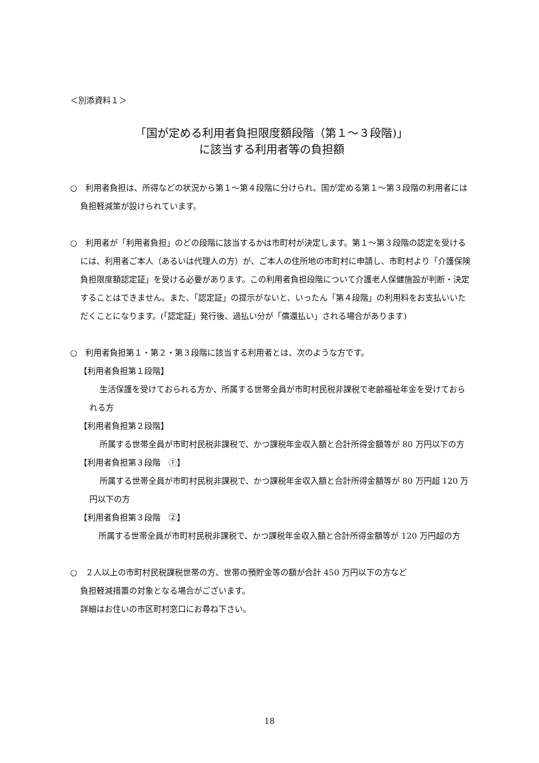＜別添資料１＞
「国が定める利用者負担限度額段階（第１～３段階)」
に該当する利用者等の負担額
○　利用者負担は、所得などの状況から第１～第４段階に分けられ、国が定める第１～第３段階の利用者には負担軽減策が設けられています。
○　利用者が「利用者負担」のどの段階に該当するかは市町村が決定します。第１～第３段階の認定を受けるには、利用者ご本人（あるいは代理人の方）が、ご本人の住所地の市町村に申請し、市町村より「介護保険負担限度額認定証」を受ける必要があります。この利用者負担段階について介護老人保健施設が判断・決定することはできません。また、「認定証」の提示がないと、いったん「第４段階」の利用料をお支払いいただくことになります。(「認定証」発行後、過払い分が「償還払い」される場合があります)
○　利用者負担第１・第２・第３段階に該当する利用者とは、次のような方です。
【利用者負担第１段階】
生活保護を受けておられる方か、所属する世帯全員が市町村民税非課税で老齢福祉年金を受けておられる方
【利用者負担第２段階】
所属する世帯全員が市町村民税非課税で、かつ課税年金収入額と合計所得金額等が 80 万円以下の方
【利用者負担第３段階　①】
所属する世帯全員が市町村民税非課税で、かつ課税年金収入額と合計所得金額等が 80 万円超 120 万円以下の方
【利用者負担第３段階　②】
所属する世帯全員が市町村民税非課税で、かつ課税年金収入額と合計所得金額等が 120 万円超の方
○　２人以上の市町村民税課税世帯の方、世帯の預貯金等の額が合計 450 万円以下の方など
負担軽減措置の対象となる場合がございます。
詳細はお住いの市区町村窓口にお尋ね下さい。
18